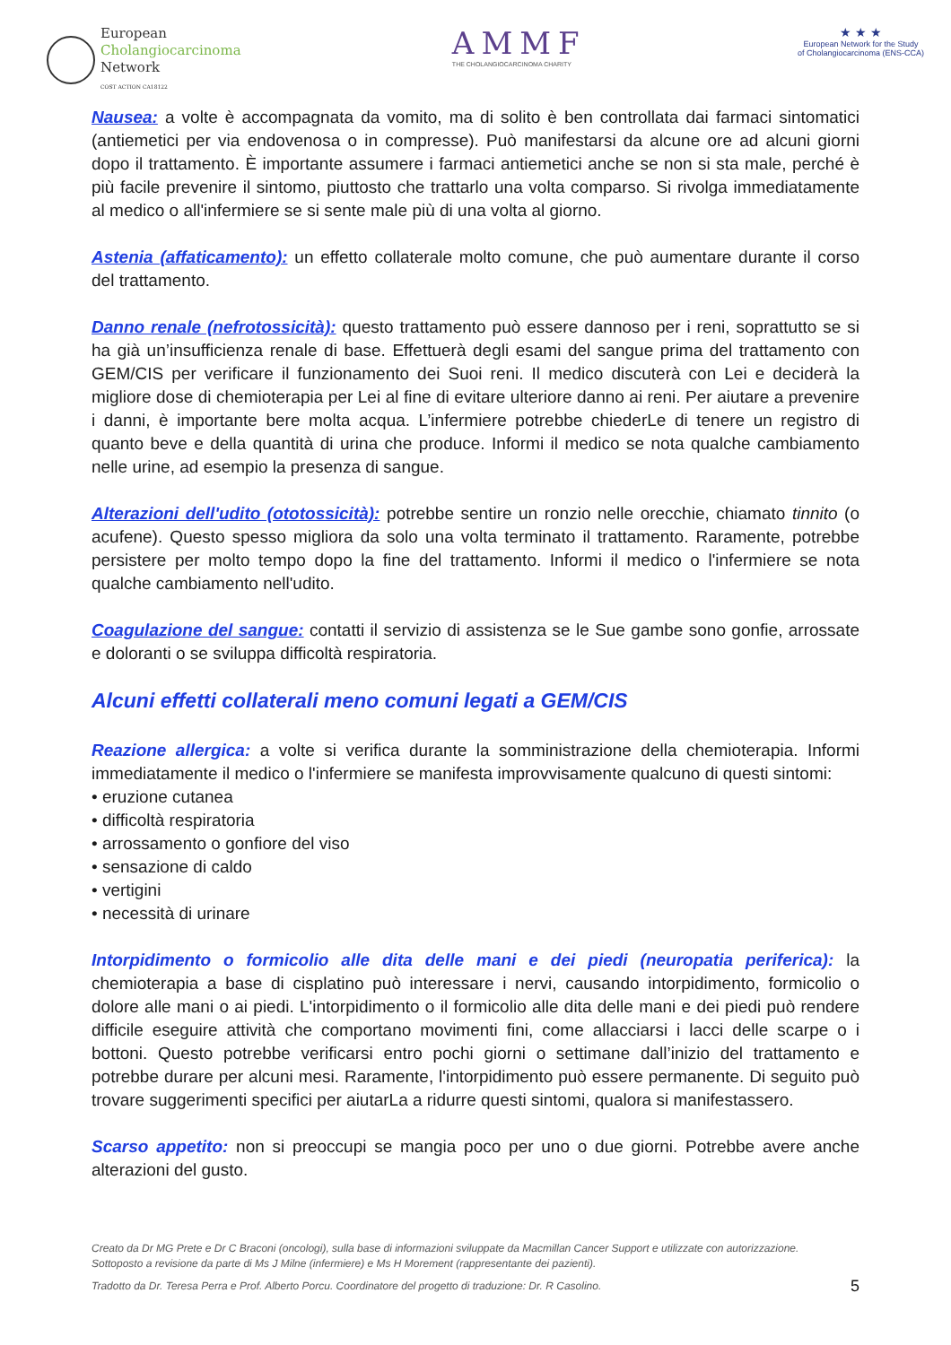European
Cholangiocarcinoma
Network
COST ACTION CA18122
AMMF
THE CHOLANGIOCARCINOMA CHARITY
★ ★ ★
European Network for the Study
of Cholangiocarcinoma (ENS-CCA)
Nausea: a volte è accompagnata da vomito, ma di solito è ben controllata dai farmaci sintomatici (antiemetici per via endovenosa o in compresse). Può manifestarsi da alcune ore ad alcuni giorni dopo il trattamento. È importante assumere i farmaci antiemetici anche se non si sta male, perché è più facile prevenire il sintomo, piuttosto che trattarlo una volta comparso. Si rivolga immediatamente al medico o all'infermiere se si sente male più di una volta al giorno.
Astenia (affaticamento): un effetto collaterale molto comune, che può aumentare durante il corso del trattamento.
Danno renale (nefrotossicità): questo trattamento può essere dannoso per i reni, soprattutto se si ha già un’insufficienza renale di base. Effettuerà degli esami del sangue prima del trattamento con GEM/CIS per verificare il funzionamento dei Suoi reni. Il medico discuterà con Lei e deciderà la migliore dose di chemioterapia per Lei al fine di evitare ulteriore danno ai reni. Per aiutare a prevenire i danni, è importante bere molta acqua. L’infermiere potrebbe chiederLe di tenere un registro di quanto beve e della quantità di urina che produce. Informi il medico se nota qualche cambiamento nelle urine, ad esempio la presenza di sangue.
Alterazioni dell'udito (ototossicità): potrebbe sentire un ronzio nelle orecchie, chiamato tinnito (o acufene). Questo spesso migliora da solo una volta terminato il trattamento. Raramente, potrebbe persistere per molto tempo dopo la fine del trattamento. Informi il medico o l'infermiere se nota qualche cambiamento nell'udito.
Coagulazione del sangue: contatti il servizio di assistenza se le Sue gambe sono gonfie, arrossate e doloranti o se sviluppa difficoltà respiratoria.
Alcuni effetti collaterali meno comuni legati a GEM/CIS
Reazione allergica: a volte si verifica durante la somministrazione della chemioterapia. Informi immediatamente il medico o l'infermiere se manifesta improvvisamente qualcuno di questi sintomi:
• eruzione cutanea
• difficoltà respiratoria
• arrossamento o gonfiore del viso
• sensazione di caldo
• vertigini
• necessità di urinare
Intorpidimento o formicolio alle dita delle mani e dei piedi (neuropatia periferica): la chemioterapia a base di cisplatino può interessare i nervi, causando intorpidimento, formicolio o dolore alle mani o ai piedi. L'intorpidimento o il formicolio alle dita delle mani e dei piedi può rendere difficile eseguire attività che comportano movimenti fini, come allacciarsi i lacci delle scarpe o i bottoni. Questo potrebbe verificarsi entro pochi giorni o settimane dall’inizio del trattamento e potrebbe durare per alcuni mesi. Raramente, l'intorpidimento può essere permanente. Di seguito può trovare suggerimenti specifici per aiutarLa a ridurre questi sintomi, qualora si manifestassero.
Scarso appetito: non si preoccupi se mangia poco per uno o due giorni. Potrebbe avere anche alterazioni del gusto.
Creato da Dr MG Prete e Dr C Braconi (oncologi), sulla base di informazioni sviluppate da Macmillan Cancer Support e utilizzate con autorizzazione.
Sottoposto a revisione da parte di Ms J Milne (infermiere) e Ms H Morement (rappresentante dei pazienti).
Tradotto da Dr. Teresa Perra e Prof. Alberto Porcu. Coordinatore del progetto di traduzione: Dr. R Casolino. 5